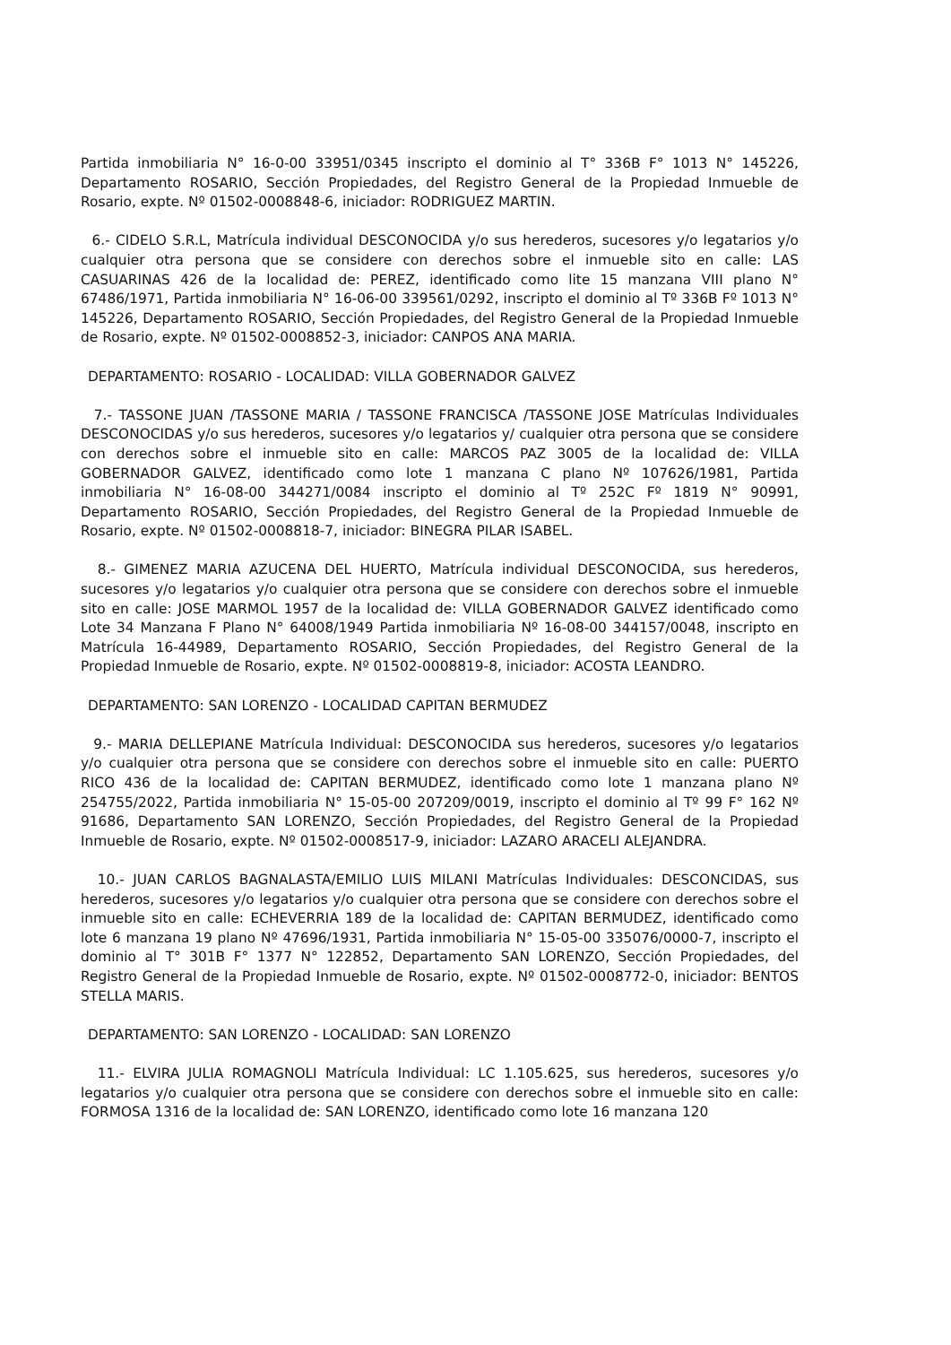Partida inmobiliaria N° 16-0-00 33951/0345 inscripto el dominio al T° 336B F° 1013 N° 145226, Departamento ROSARIO, Sección Propiedades, del Registro General de la Propiedad Inmueble de Rosario, expte. Nº 01502-0008848-6, iniciador: RODRIGUEZ MARTIN.
6.- CIDELO S.R.L, Matrícula individual DESCONOCIDA y/o sus herederos, sucesores y/o legatarios y/o cualquier otra persona que se considere con derechos sobre el inmueble sito en calle: LAS CASUARINAS 426 de la localidad de: PEREZ, identificado como lite 15 manzana VIII plano N° 67486/1971, Partida inmobiliaria N° 16-06-00 339561/0292, inscripto el dominio al Tº 336B Fº 1013 N° 145226, Departamento ROSARIO, Sección Propiedades, del Registro General de la Propiedad Inmueble de Rosario, expte. Nº 01502-0008852-3, iniciador: CANPOS ANA MARIA.
DEPARTAMENTO: ROSARIO - LOCALIDAD: VILLA GOBERNADOR GALVEZ
7.- TASSONE JUAN /TASSONE MARIA / TASSONE FRANCISCA /TASSONE JOSE Matrículas Individuales DESCONOCIDAS y/o sus herederos, sucesores y/o legatarios y/ cualquier otra persona que se considere con derechos sobre el inmueble sito en calle: MARCOS PAZ 3005 de la localidad de: VILLA GOBERNADOR GALVEZ, identificado como lote 1 manzana C plano Nº 107626/1981, Partida inmobiliaria N° 16-08-00 344271/0084 inscripto el dominio al Tº 252C Fº 1819 N° 90991, Departamento ROSARIO, Sección Propiedades, del Registro General de la Propiedad Inmueble de Rosario, expte. Nº 01502-0008818-7, iniciador: BINEGRA PILAR ISABEL.
8.- GIMENEZ MARIA AZUCENA DEL HUERTO, Matrícula individual DESCONOCIDA, sus herederos, sucesores y/o legatarios y/o cualquier otra persona que se considere con derechos sobre el inmueble sito en calle: JOSE MARMOL 1957 de la localidad de: VILLA GOBERNADOR GALVEZ identificado como Lote 34 Manzana F Plano N° 64008/1949 Partida inmobiliaria Nº 16-08-00 344157/0048, inscripto en Matrícula 16-44989, Departamento ROSARIO, Sección Propiedades, del Registro General de la Propiedad Inmueble de Rosario, expte. Nº 01502-0008819-8, iniciador: ACOSTA LEANDRO.
DEPARTAMENTO: SAN LORENZO - LOCALIDAD CAPITAN BERMUDEZ
9.- MARIA DELLEPIANE Matrícula Individual: DESCONOCIDA sus herederos, sucesores y/o legatarios y/o cualquier otra persona que se considere con derechos sobre el inmueble sito en calle: PUERTO RICO 436 de la localidad de: CAPITAN BERMUDEZ, identificado como lote 1 manzana plano Nº 254755/2022, Partida inmobiliaria N° 15-05-00 207209/0019, inscripto el dominio al Tº 99 F° 162 Nº 91686, Departamento SAN LORENZO, Sección Propiedades, del Registro General de la Propiedad Inmueble de Rosario, expte. Nº 01502-0008517-9, iniciador: LAZARO ARACELI ALEJANDRA.
10.- JUAN CARLOS BAGNALASTA/EMILIO LUIS MILANI Matrículas Individuales: DESCONCIDAS, sus herederos, sucesores y/o legatarios y/o cualquier otra persona que se considere con derechos sobre el inmueble sito en calle: ECHEVERRIA 189 de la localidad de: CAPITAN BERMUDEZ, identificado como lote 6 manzana 19 plano Nº 47696/1931, Partida inmobiliaria N° 15-05-00 335076/0000-7, inscripto el dominio al T° 301B F° 1377 N° 122852, Departamento SAN LORENZO, Sección Propiedades, del Registro General de la Propiedad Inmueble de Rosario, expte. Nº 01502-0008772-0, iniciador: BENTOS STELLA MARIS.
DEPARTAMENTO: SAN LORENZO - LOCALIDAD: SAN LORENZO
11.- ELVIRA JULIA ROMAGNOLI Matrícula Individual: LC 1.105.625, sus herederos, sucesores y/o legatarios y/o cualquier otra persona que se considere con derechos sobre el inmueble sito en calle: FORMOSA 1316 de la localidad de: SAN LORENZO, identificado como lote 16 manzana 120